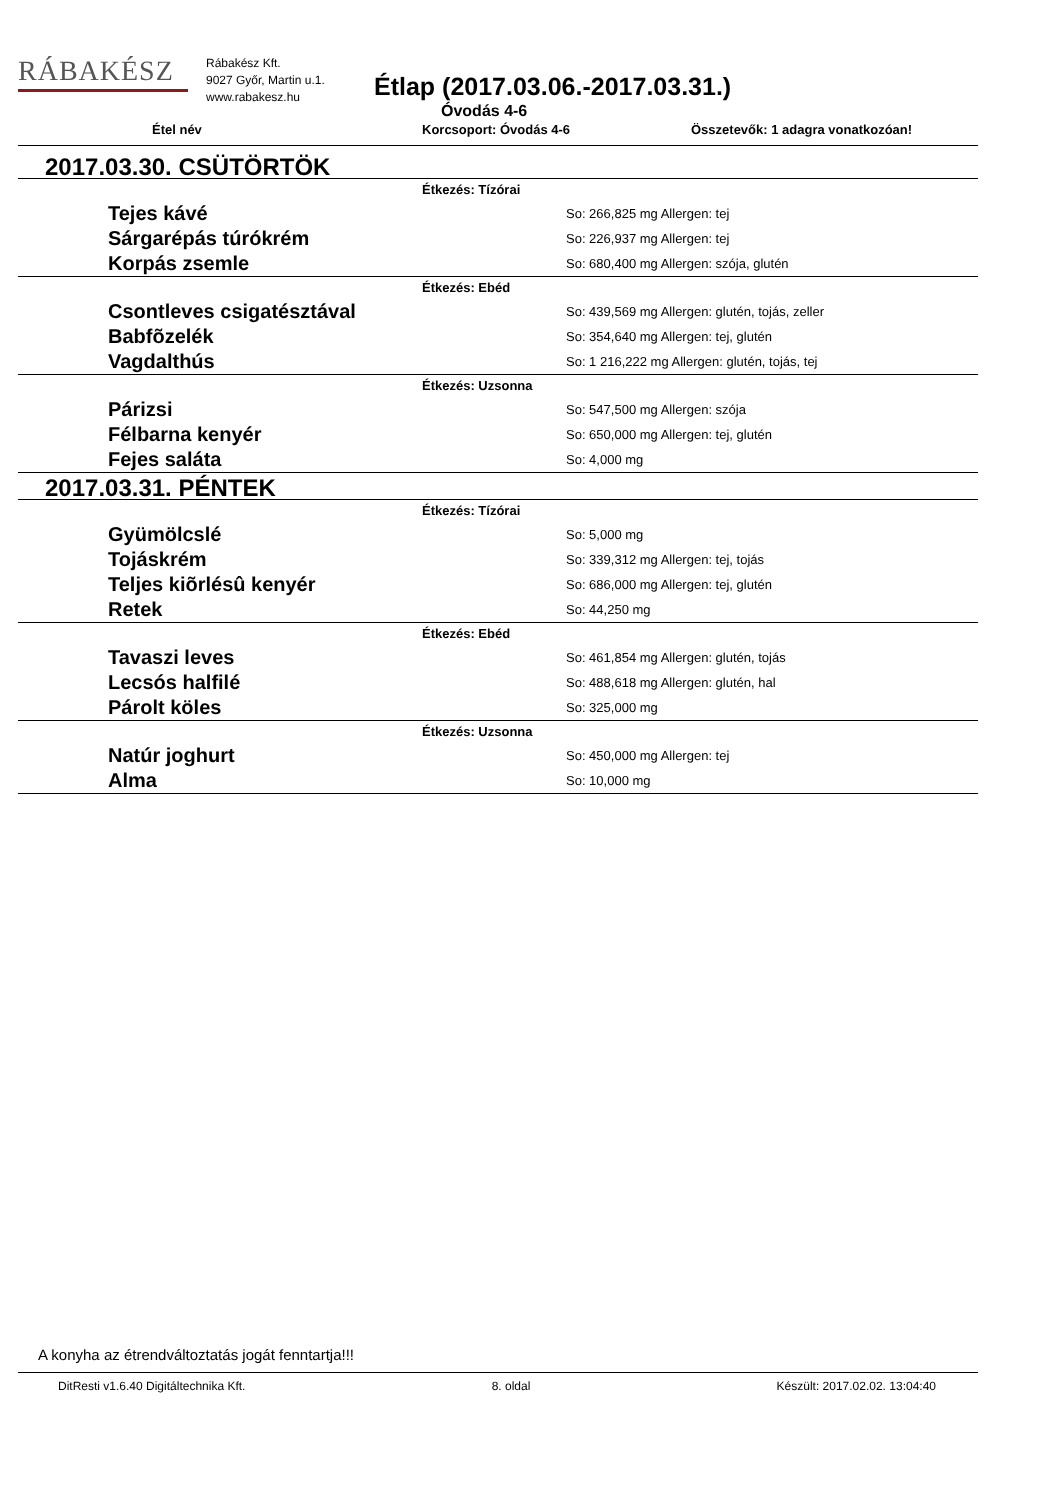RÁBAKÉSZ
Rábakész Kft.
9027 Győr, Martin u.1.
www.rabakesz.hu
Étlap (2017.03.06.-2017.03.31.)
Óvodás 4-6
Étel név Korcsoport: Óvodás 4-6 Összetevők: 1 adagra vonatkozóan!
2017.03.30. CSÜTÖRTÖK
Étkezés: Tízórai
Tejes kávé
So: 266,825 mg Allergen: tej
Sárgarépás túrókrém
So: 226,937 mg Allergen: tej
Korpás zsemle
So: 680,400 mg Allergen: szója, glutén
Étkezés: Ebéd
Csontleves csigatésztával
So: 439,569 mg Allergen: glutén, tojás, zeller
Babfõzelék
So: 354,640 mg Allergen: tej, glutén
Vagdalthús
So: 1 216,222 mg Allergen: glutén, tojás, tej
Étkezés: Uzsonna
Párizsi
So: 547,500 mg Allergen: szója
Félbarna kenyér
So: 650,000 mg Allergen: tej, glutén
Fejes saláta
So: 4,000 mg
2017.03.31. PÉNTEK
Étkezés: Tízórai
Gyümölcslé
So: 5,000 mg
Tojáskrém
So: 339,312 mg Allergen: tej, tojás
Teljes kiõrlésû kenyér
So: 686,000 mg Allergen: tej, glutén
Retek
So: 44,250 mg
Étkezés: Ebéd
Tavaszi leves
So: 461,854 mg Allergen: glutén, tojás
Lecsós halfilé
So: 488,618 mg Allergen: glutén, hal
Párolt köles
So: 325,000 mg
Étkezés: Uzsonna
Natúr joghurt
So: 450,000 mg Allergen: tej
Alma
So: 10,000 mg
A konyha az étrendváltoztatás jogát fenntartja!!!
DitResti v1.6.40 Digitáltechnika Kft. 8. oldal Készült: 2017.02.02. 13:04:40